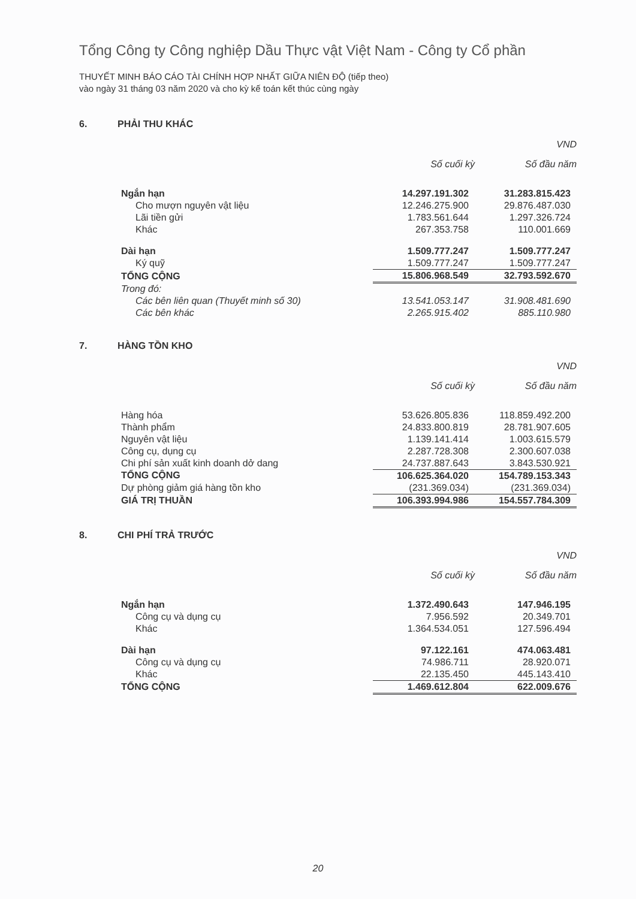Tổng Công ty Công nghiệp Dầu Thực vật Việt Nam - Công ty Cổ phần
THUYẾT MINH BÁO CÁO TÀI CHÍNH HỢP NHẤT GIỮA NIÊN ĐỘ (tiếp theo)
vào ngày 31 tháng 03 năm 2020 và cho kỳ kế toán kết thúc cùng ngày
6. PHẢI THU KHÁC
| | | VND |
| | Số cuối kỳ | Số đầu năm |
| Ngắn hạn | 14.297.191.302 | 31.283.815.423 |
| Cho mượn nguyên vật liệu | 12.246.275.900 | 29.876.487.030 |
| Lãi tiền gửi | 1.783.561.644 | 1.297.326.724 |
| Khác | 267.353.758 | 110.001.669 |
| Dài hạn | 1.509.777.247 | 1.509.777.247 |
| Ký quỹ | 1.509.777.247 | 1.509.777.247 |
| TỔNG CỘNG | 15.806.968.549 | 32.793.592.670 |
| Trong đó: | | |
| Các bên liên quan (Thuyết minh số 30) | 13.541.053.147 | 31.908.481.690 |
| Các bên khác | 2.265.915.402 | 885.110.980 |
7. HÀNG TỒN KHO
| | | VND |
| | Số cuối kỳ | Số đầu năm |
| Hàng hóa | 53.626.805.836 | 118.859.492.200 |
| Thành phẩm | 24.833.800.819 | 28.781.907.605 |
| Nguyên vật liệu | 1.139.141.414 | 1.003.615.579 |
| Công cụ, dụng cụ | 2.287.728.308 | 2.300.607.038 |
| Chi phí sản xuất kinh doanh dở dang | 24.737.887.643 | 3.843.530.921 |
| TỔNG CỘNG | 106.625.364.020 | 154.789.153.343 |
| Dự phòng giảm giá hàng tồn kho | (231.369.034) | (231.369.034) |
| GIÁ TRỊ THUẦN | 106.393.994.986 | 154.557.784.309 |
8. CHI PHÍ TRẢ TRƯỚC
| | | VND |
| | Số cuối kỳ | Số đầu năm |
| Ngắn hạn | 1.372.490.643 | 147.946.195 |
| Công cụ và dụng cụ | 7.956.592 | 20.349.701 |
| Khác | 1.364.534.051 | 127.596.494 |
| Dài hạn | 97.122.161 | 474.063.481 |
| Công cụ và dụng cụ | 74.986.711 | 28.920.071 |
| Khác | 22.135.450 | 445.143.410 |
| TỔNG CỘNG | 1.469.612.804 | 622.009.676 |
20